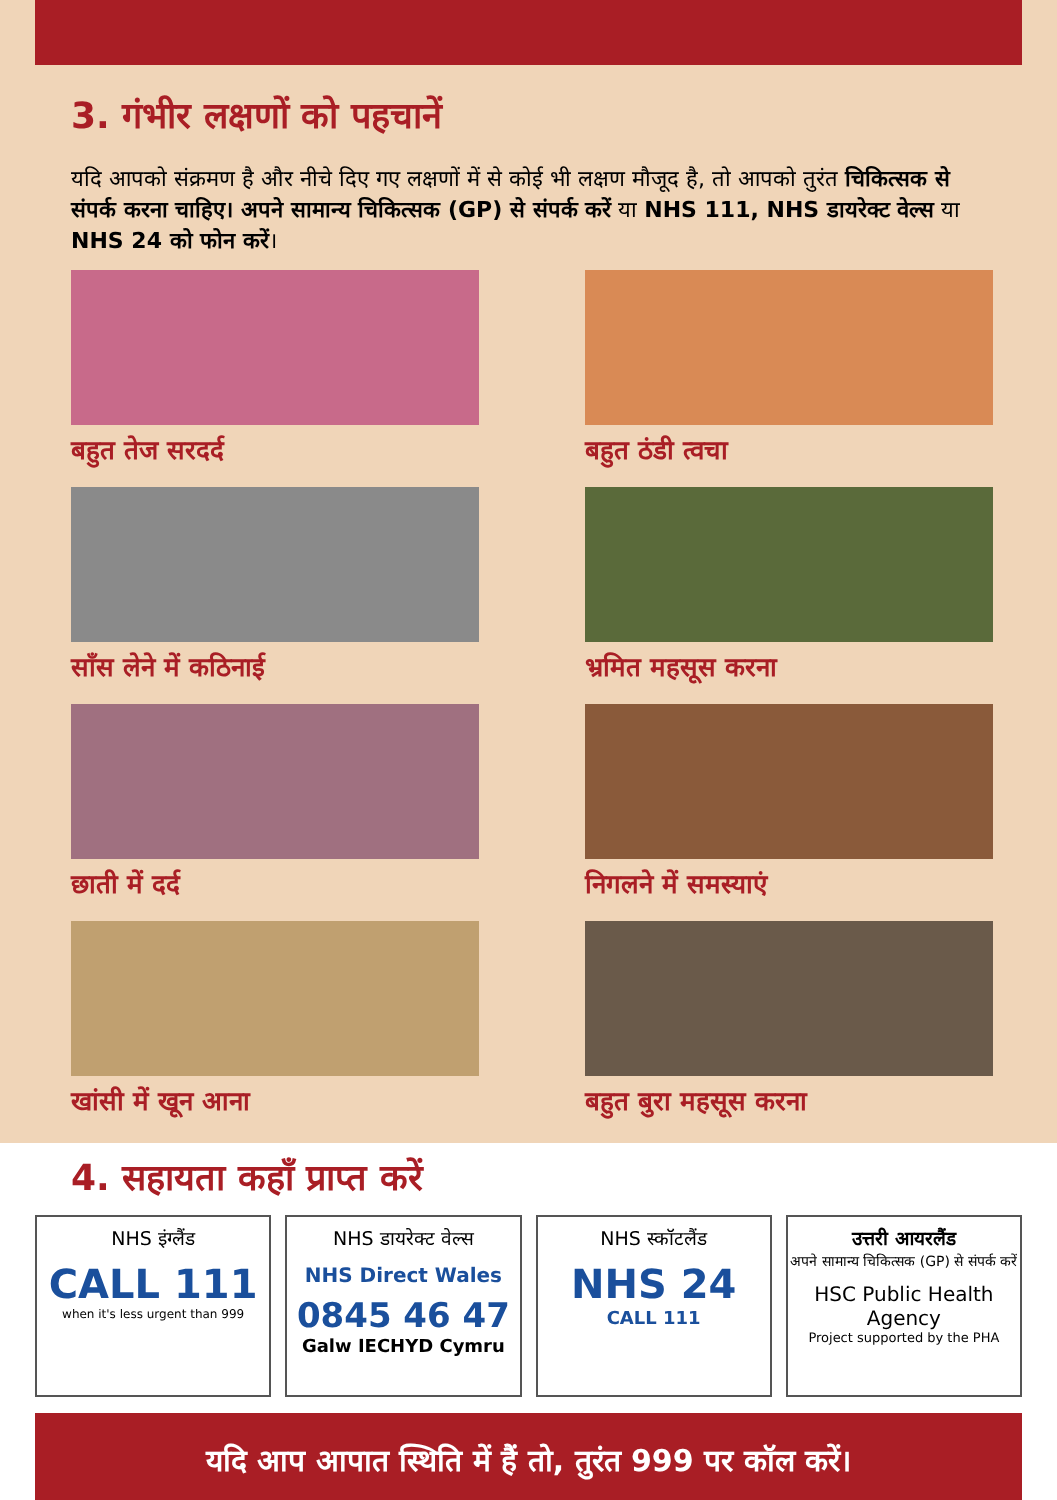3. गंभीर लक्षणों को पहचानें
यदि आपको संक्रमण है और नीचे दिए गए लक्षणों में से कोई भी लक्षण मौजूद है, तो आपको तुरंत चिकित्सक से संपर्क करना चाहिए। अपने सामान्य चिकित्सक (GP) से संपर्क करें या NHS 111, NHS डायरेक्ट वेल्स या NHS 24 को फोन करें।
बहुत तेज सरदर्द
बहुत ठंडी त्वचा
साँस लेने में कठिनाई
भ्रमित महसूस करना
छाती में दर्द
निगलने में समस्याएं
खांसी में खून आना
बहुत बुरा महसूस करना
4. सहायता कहाँ प्राप्त करें
NHS इंग्लैंड
CALL 111
when it's less urgent than 999
NHS डायरेक्ट वेल्स
NHS Direct Wales
0845 46 47
Galw IECHYD Cymru
NHS स्कॉटलैंड
NHS 24
CALL 111
उत्तरी आयरलैंड
अपने सामान्य चिकित्सक (GP) से संपर्क करें
HSC Public Health Agency
Project supported by the PHA
यदि आप आपात स्थिति में हैं तो, तुरंत 999 पर कॉल करें।